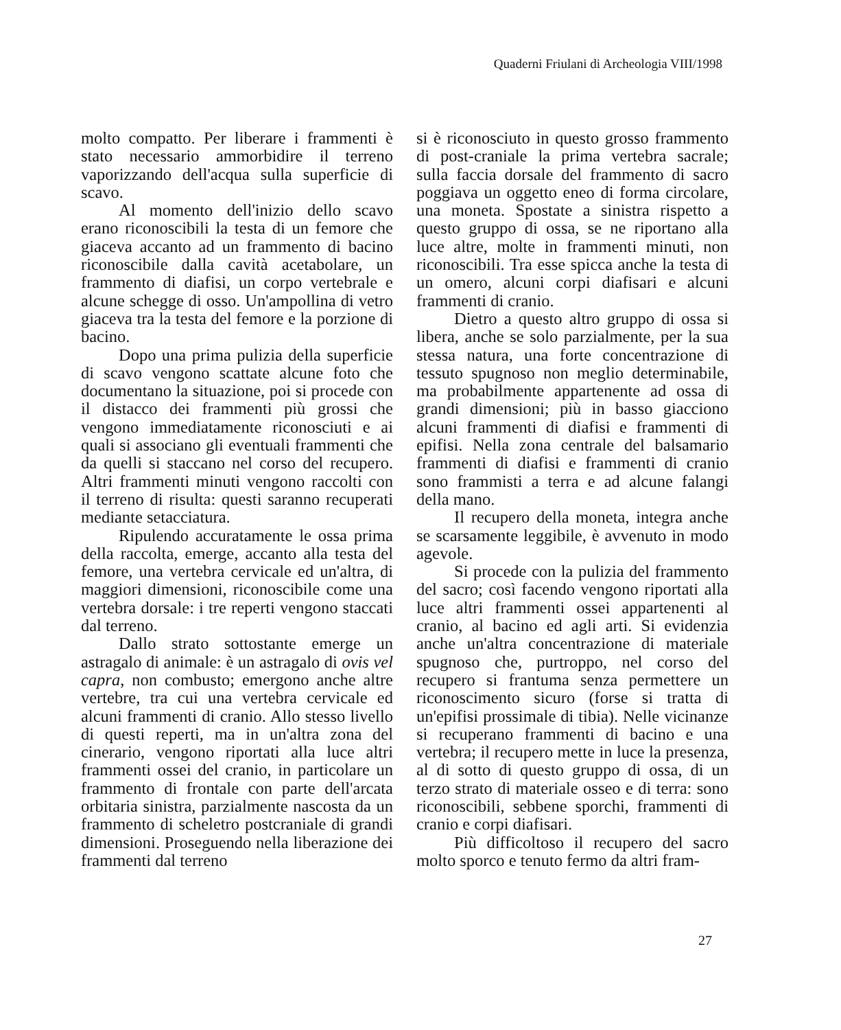Quaderni Friulani di Archeologia VIII/1998
molto compatto. Per liberare i frammenti è stato necessario ammorbidire il terreno vaporizzando dell'acqua sulla superficie di scavo.
Al momento dell'inizio dello scavo erano riconoscibili la testa di un femore che giaceva accanto ad un frammento di bacino riconoscibile dalla cavità acetabolare, un frammento di diafisi, un corpo vertebrale e alcune schegge di osso. Un'ampollina di vetro giaceva tra la testa del femore e la porzione di bacino.
Dopo una prima pulizia della superficie di scavo vengono scattate alcune foto che documentano la situazione, poi si procede con il distacco dei frammenti più grossi che vengono immediatamente riconosciuti e ai quali si associano gli eventuali frammenti che da quelli si staccano nel corso del recupero. Altri frammenti minuti vengono raccolti con il terreno di risulta: questi saranno recuperati mediante setacciatura.
Ripulendo accuratamente le ossa prima della raccolta, emerge, accanto alla testa del femore, una vertebra cervicale ed un'altra, di maggiori dimensioni, riconoscibile come una vertebra dorsale: i tre reperti vengono staccati dal terreno.
Dallo strato sottostante emerge un astragalo di animale: è un astragalo di ovis vel capra, non combusto; emergono anche altre vertebre, tra cui una vertebra cervicale ed alcuni frammenti di cranio. Allo stesso livello di questi reperti, ma in un'altra zona del cinerario, vengono riportati alla luce altri frammenti ossei del cranio, in particolare un frammento di frontale con parte dell'arcata orbitaria sinistra, parzialmente nascosta da un frammento di scheletro postcraniale di grandi dimensioni. Proseguendo nella liberazione dei frammenti dal terreno
si è riconosciuto in questo grosso frammento di post-craniale la prima vertebra sacrale; sulla faccia dorsale del frammento di sacro poggiava un oggetto eneo di forma circolare, una moneta. Spostate a sinistra rispetto a questo gruppo di ossa, se ne riportano alla luce altre, molte in frammenti minuti, non riconoscibili. Tra esse spicca anche la testa di un omero, alcuni corpi diafisari e alcuni frammenti di cranio.
Dietro a questo altro gruppo di ossa si libera, anche se solo parzialmente, per la sua stessa natura, una forte concentrazione di tessuto spugnoso non meglio determinabile, ma probabilmente appartenente ad ossa di grandi dimensioni; più in basso giacciono alcuni frammenti di diafisi e frammenti di epifisi. Nella zona centrale del balsamario frammenti di diafisi e frammenti di cranio sono frammisti a terra e ad alcune falangi della mano.
Il recupero della moneta, integra anche se scarsamente leggibile, è avvenuto in modo agevole.
Si procede con la pulizia del frammento del sacro; così facendo vengono riportati alla luce altri frammenti ossei appartenenti al cranio, al bacino ed agli arti. Si evidenzia anche un'altra concentrazione di materiale spugnoso che, purtroppo, nel corso del recupero si frantuma senza permettere un riconoscimento sicuro (forse si tratta di un'epifisi prossimale di tibia). Nelle vicinanze si recuperano frammenti di bacino e una vertebra; il recupero mette in luce la presenza, al di sotto di questo gruppo di ossa, di un terzo strato di materiale osseo e di terra: sono riconoscibili, sebbene sporchi, frammenti di cranio e corpi diafisari.
Più difficoltoso il recupero del sacro molto sporco e tenuto fermo da altri fram-
27